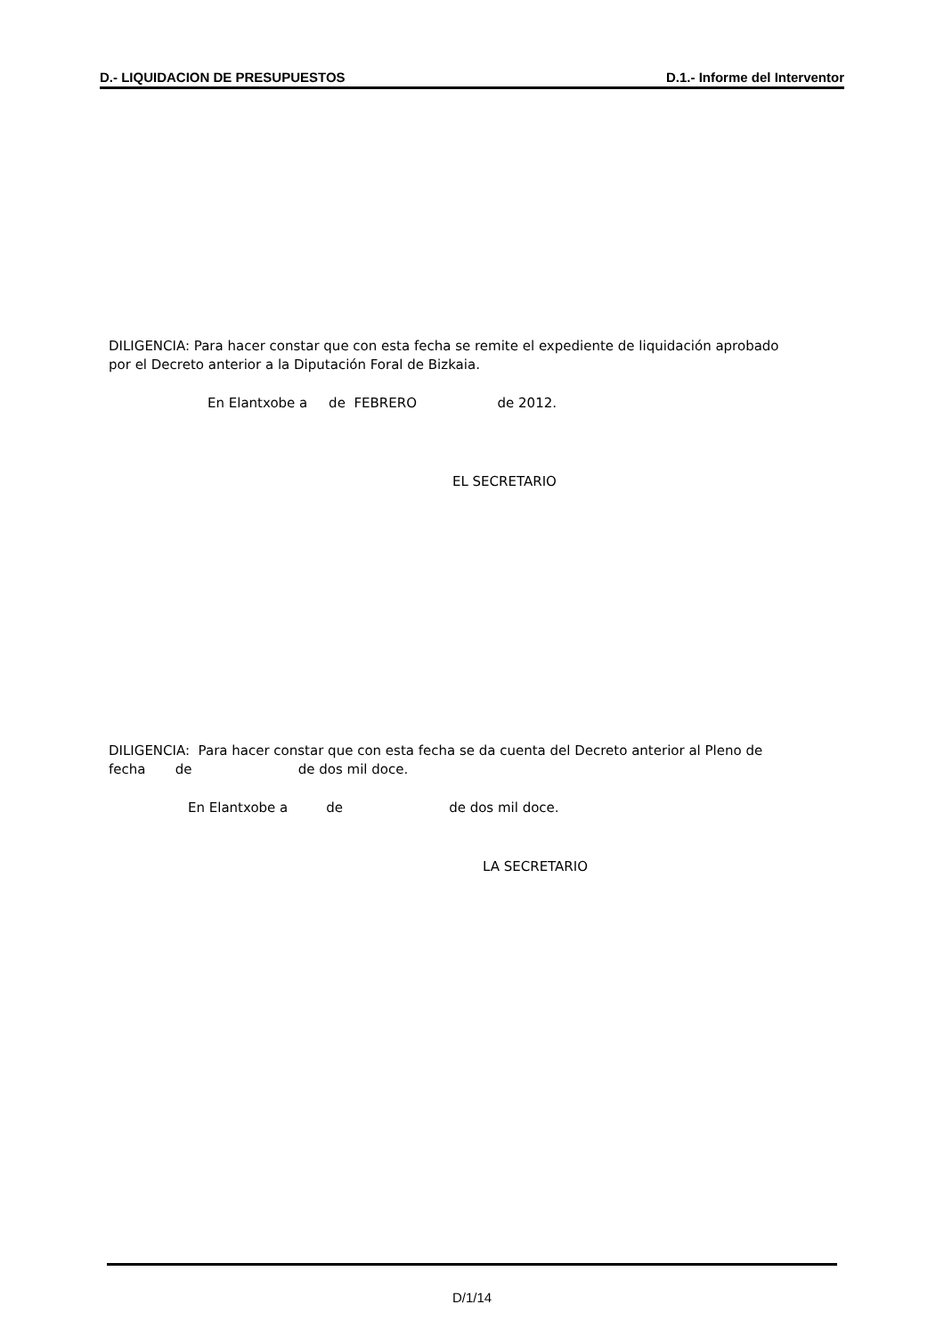D.- LIQUIDACION DE PRESUPUESTOS D.1.- Informe del Interventor
DILIGENCIA: Para hacer constar que con esta fecha se remite el expediente de liquidación aprobado por el Decreto anterior a la Diputación Foral de Bizkaia.
En Elantxobe a de FEBRERO de 2012.
EL SECRETARIO
DILIGENCIA: Para hacer constar que con esta fecha se da cuenta del Decreto anterior al Pleno de fecha de de dos mil doce.
En Elantxobe a de de dos mil doce.
LA SECRETARIO
D/1/14